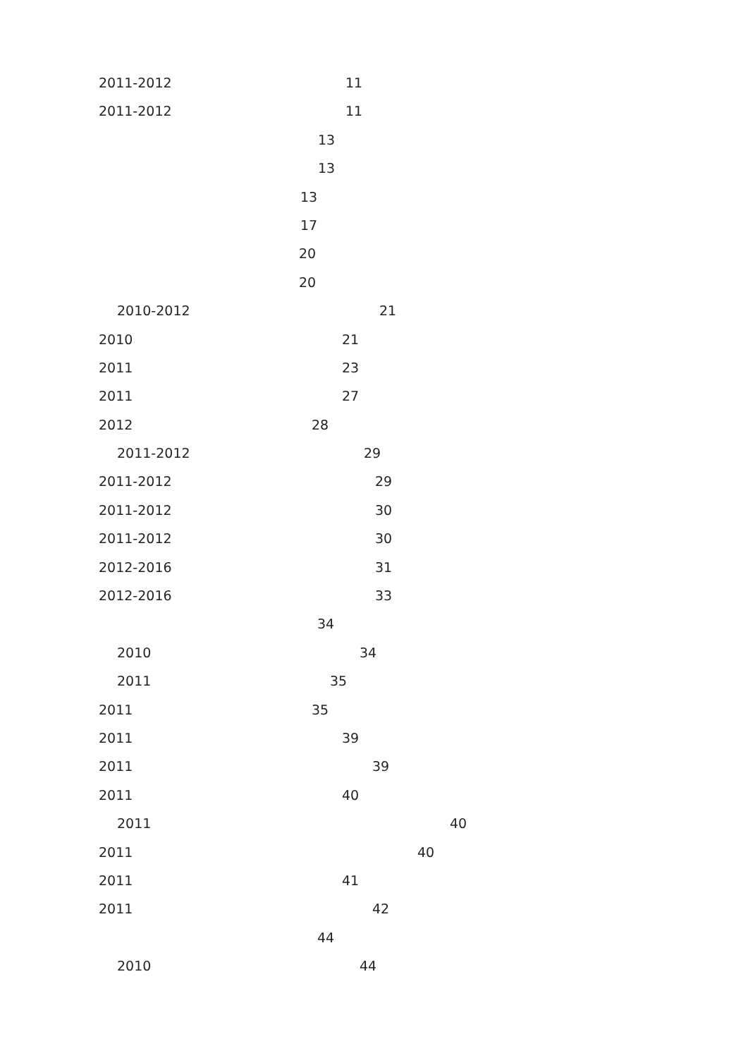2011-2012 11
2011-2012 11
13
13
13
17
20
20
2010-2012 21
2010 21
2011 23
2011 27
2012 28
2011-2012 29
2011-2012 29
2011-2012 30
2011-2012 30
2012-2016 31
2012-2016 33
34
2010 34
2011 35
2011 35
2011 39
2011 39
2011 40
2011 40
2011 40
2011 41
2011 42
44
2010 44